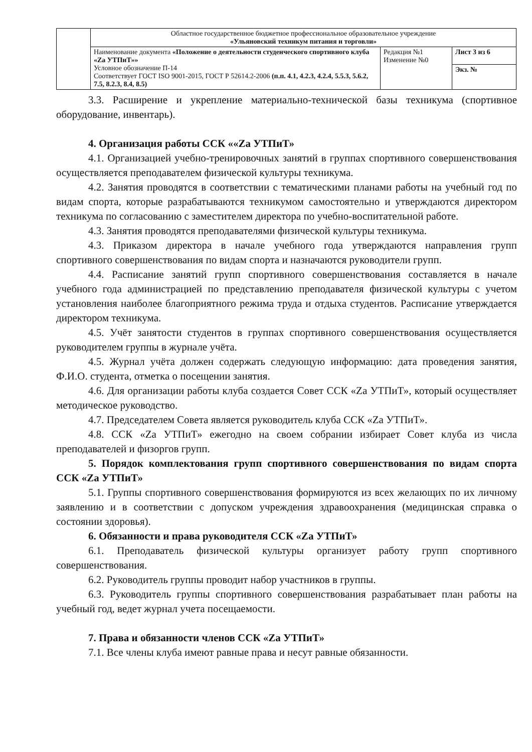| | Областное государственное бюджетное профессиональное образовательное учреждение «Ульяновский техникум питания и торговли» | | |
| | Наименование документа «Положение о деятельности студенческого спортивного клуба «Za УТПиТ»» Условное обозначение П-14 Соответствует ГОСТ ISO 9001-2015, ГОСТ Р 52614.2-2006 (п.п. 4.1, 4.2.3, 4.2.4, 5.5.3, 5.6.2, 7.5, 8.2.3, 8.4, 8.5) | Редакция №1 Изменение №0 | Лист 3 из 6 |
| | | | Экз. № |
3.3. Расширение и укрепление материально-технической базы техникума (спортивное оборудование, инвентарь).
4. Организация работы ССК ««Za УТПиТ»
4.1. Организацией учебно-тренировочных занятий в группах спортивного совершенствования осуществляется преподавателем физической культуры техникума.
4.2. Занятия проводятся в соответствии с тематическими планами работы на учебный год по видам спорта, которые разрабатываются техникумом самостоятельно и утверждаются директором техникума по согласованию с заместителем директора по учебно-воспитательной работе.
4.3. Занятия проводятся преподавателями физической культуры техникума.
4.3. Приказом директора в начале учебного года утверждаются направления групп спортивного совершенствования по видам спорта и назначаются руководители групп.
4.4. Расписание занятий групп спортивного совершенствования составляется в начале учебного года администрацией по представлению преподавателя физической культуры с учетом установления наиболее благоприятного режима труда и отдыха студентов. Расписание утверждается директором техникума.
4.5. Учёт занятости студентов в группах спортивного совершенствования осуществляется руководителем группы в журнале учёта.
4.5. Журнал учёта должен содержать следующую информацию: дата проведения занятия, Ф.И.О. студента, отметка о посещении занятия.
4.6. Для организации работы клуба создается Совет ССК «Za УТПиТ», который осуществляет методическое руководство.
4.7. Председателем Совета является руководитель клуба ССК «Za УТПиТ».
4.8. ССК «Za УТПиТ» ежегодно на своем собрании избирает Совет клуба из числа преподавателей и физоргов групп.
5. Порядок комплектования групп спортивного совершенствования по видам спорта ССК «Za УТПиТ»
5.1. Группы спортивного совершенствования формируются из всех желающих по их личному заявлению и в соответствии с допуском учреждения здравоохранения (медицинская справка о состоянии здоровья).
6. Обязанности и права руководителя ССК «Za УТПиТ»
6.1. Преподаватель физической культуры организует работу групп спортивного совершенствования.
6.2. Руководитель группы проводит набор участников в группы.
6.3. Руководитель группы спортивного совершенствования разрабатывает план работы на учебный год, ведет журнал учета посещаемости.
7. Права и обязанности членов ССК «Za УТПиТ»
7.1. Все члены клуба имеют равные права и несут равные обязанности.